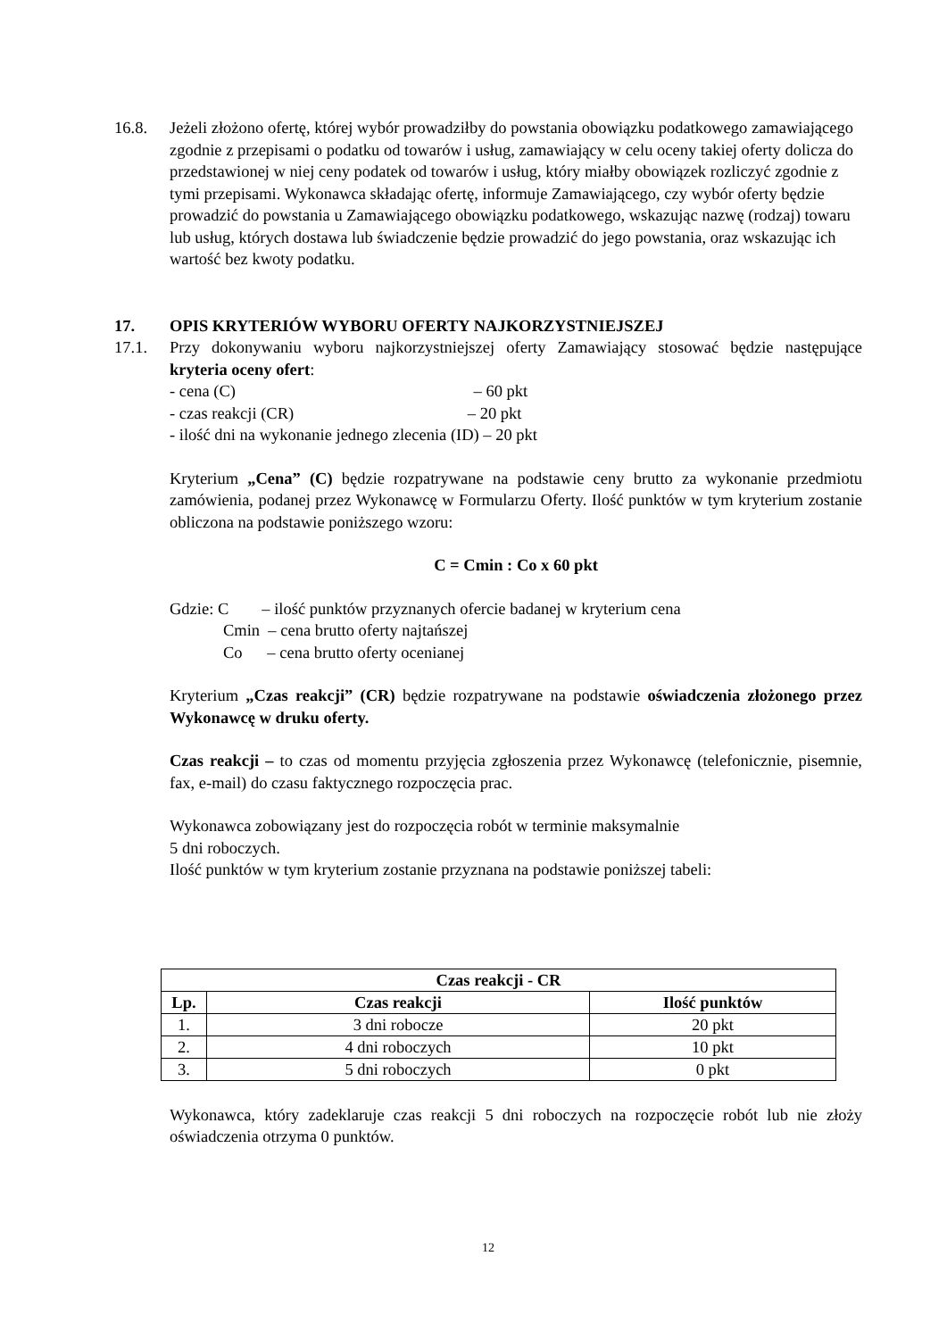16.8. Jeżeli złożono ofertę, której wybór prowadziłby do powstania obowiązku podatkowego zamawiającego zgodnie z przepisami o podatku od towarów i usług, zamawiający w celu oceny takiej oferty dolicza do przedstawionej w niej ceny podatek od towarów i usług, który miałby obowiązek rozliczyć zgodnie z tymi przepisami. Wykonawca składając ofertę, informuje Zamawiającego, czy wybór oferty będzie prowadzić do powstania u Zamawiającego obowiązku podatkowego, wskazując nazwę (rodzaj) towaru lub usług, których dostawa lub świadczenie będzie prowadzić do jego powstania, oraz wskazując ich wartość bez kwoty podatku.
17. OPIS KRYTERIÓW WYBORU OFERTY NAJKORZYSTNIEJSZEJ
17.1. Przy dokonywaniu wyboru najkorzystniejszej oferty Zamawiający stosować będzie następujące kryteria oceny ofert:
- cena (C) – 60 pkt
- czas reakcji (CR) – 20 pkt
- ilość dni na wykonanie jednego zlecenia (ID) – 20 pkt
Kryterium „Cena” (C) będzie rozpatrywane na podstawie ceny brutto za wykonanie przedmiotu zamówienia, podanej przez Wykonawcę w Formularzu Oferty. Ilość punktów w tym kryterium zostanie obliczona na podstawie poniższego wzoru:
C = Cmin : Co x 60 pkt
Gdzie: C – ilość punktów przyznanych ofercie badanej w kryterium cena
Cmin – cena brutto oferty najtańszej
Co – cena brutto oferty ocenianej
Kryterium „Czas reakcji” (CR) będzie rozpatrywane na podstawie oświadczenia złożonego przez Wykonawcę w druku oferty.
Czas reakcji – to czas od momentu przyjęcia zgłoszenia przez Wykonawcę (telefonicznie, pisemnie, fax, e-mail) do czasu faktycznego rozpoczęcia prac.
Wykonawca zobowiązany jest do rozpoczęcia robót w terminie maksymalnie
5 dni roboczych.
Ilość punktów w tym kryterium zostanie przyznana na podstawie poniższej tabeli:
| Czas reakcji - CR | | |
| --- | --- | --- |
| Lp. | Czas reakcji | Ilość punktów |
| 1. | 3 dni robocze | 20 pkt |
| 2. | 4 dni roboczych | 10 pkt |
| 3. | 5 dni roboczych | 0 pkt |
Wykonawca, który zadeklaruje czas reakcji 5 dni roboczych na rozpoczęcie robót lub nie złoży oświadczenia otrzyma 0 punktów.
12